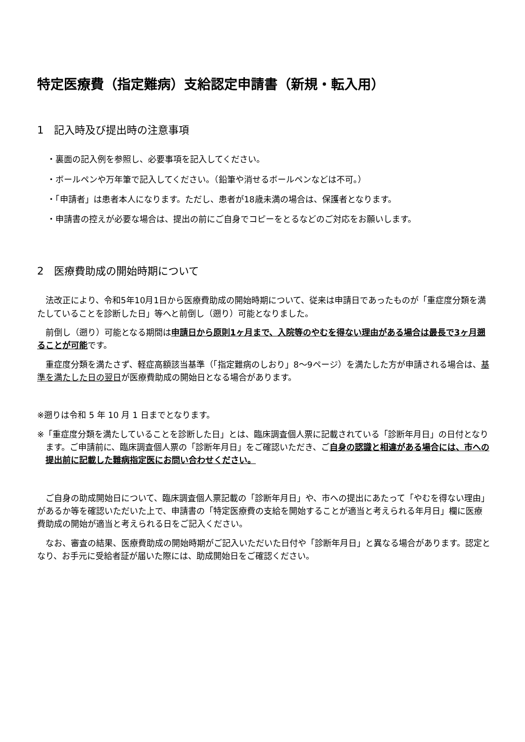特定医療費（指定難病）支給認定申請書（新規・転入用）
1　記入時及び提出時の注意事項
・裏面の記入例を参照し、必要事項を記入してください。
・ボールペンや万年筆で記入してください。（鉛筆や消せるボールペンなどは不可。）
・「申請者」は患者本人になります。ただし、患者が18歳未満の場合は、保護者となります。
・申請書の控えが必要な場合は、提出の前にご自身でコピーをとるなどのご対応をお願いします。
2　医療費助成の開始時期について
法改正により、令和5年10月1日から医療費助成の開始時期について、従来は申請日であったものが「重症度分類を満たしていることを診断した日」等へと前倒し（遡り）可能となりました。
前倒し（遡り）可能となる期間は申請日から原則1ヶ月まで、入院等のやむを得ない理由がある場合は最長で3ヶ月遡ることが可能です。
重症度分類を満たさず、軽症高額該当基準（「指定難病のしおり」8～9ページ）を満たした方が申請される場合は、基準を満たした日の翌日が医療費助成の開始日となる場合があります。
※遡りは令和 5 年 10 月 1 日までとなります。
※「重症度分類を満たしていることを診断した日」とは、臨床調査個人票に記載されている「診断年月日」の日付となります。ご申請前に、臨床調査個人票の「診断年月日」をご確認いただき、ご自身の認識と相違がある場合には、市への提出前に記載した難病指定医にお問い合わせください。
ご自身の助成開始日について、臨床調査個人票記載の「診断年月日」や、市への提出にあたって「やむを得ない理由」があるか等を確認いただいた上で、申請書の「特定医療費の支給を開始することが適当と考えられる年月日」欄に医療費助成の開始が適当と考えられる日をご記入ください。
なお、審査の結果、医療費助成の開始時期がご記入いただいた日付や「診断年月日」と異なる場合があります。認定となり、お手元に受給者証が届いた際には、助成開始日をご確認ください。